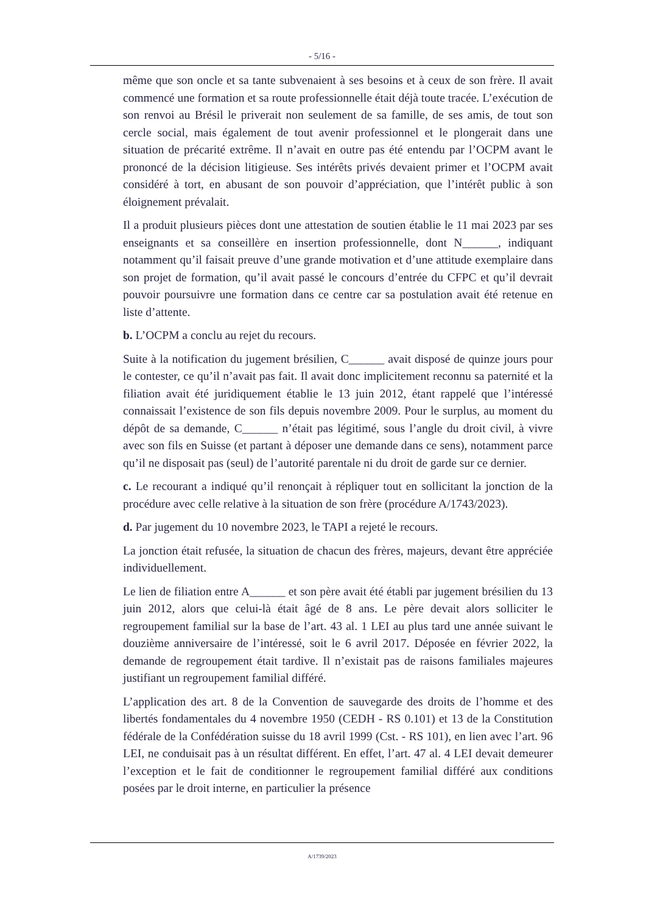- 5/16 -
même que son oncle et sa tante subvenaient à ses besoins et à ceux de son frère. Il avait commencé une formation et sa route professionnelle était déjà toute tracée. L’exécution de son renvoi au Brésil le priverait non seulement de sa famille, de ses amis, de tout son cercle social, mais également de tout avenir professionnel et le plongerait dans une situation de précarité extrême. Il n’avait en outre pas été entendu par l’OCPM avant le prononcé de la décision litigieuse. Ses intérêts privés devaient primer et l’OCPM avait considéré à tort, en abusant de son pouvoir d’appréciation, que l’intérêt public à son éloignement prévalait.
Il a produit plusieurs pièces dont une attestation de soutien établie le 11 mai 2023 par ses enseignants et sa conseillère en insertion professionnelle, dont N______, indiquant notamment qu’il faisait preuve d’une grande motivation et d’une attitude exemplaire dans son projet de formation, qu’il avait passé le concours d’entrée du CFPC et qu’il devrait pouvoir poursuivre une formation dans ce centre car sa postulation avait été retenue en liste d’attente.
b. L’OCPM a conclu au rejet du recours.
Suite à la notification du jugement brésilien, C______ avait disposé de quinze jours pour le contester, ce qu’il n’avait pas fait. Il avait donc implicitement reconnu sa paternité et la filiation avait été juridiquement établie le 13 juin 2012, étant rappelé que l’intéressé connaissait l’existence de son fils depuis novembre 2009. Pour le surplus, au moment du dépôt de sa demande, C______ n’était pas légitimé, sous l’angle du droit civil, à vivre avec son fils en Suisse (et partant à déposer une demande dans ce sens), notamment parce qu’il ne disposait pas (seul) de l’autorité parentale ni du droit de garde sur ce dernier.
c. Le recourant a indiqué qu’il renonçait à répliquer tout en sollicitant la jonction de la procédure avec celle relative à la situation de son frère (procédure A/1743/2023).
d. Par jugement du 10 novembre 2023, le TAPI a rejeté le recours.
La jonction était refusée, la situation de chacun des frères, majeurs, devant être appréciée individuellement.
Le lien de filiation entre A______ et son père avait été établi par jugement brésilien du 13 juin 2012, alors que celui-là était âgé de 8 ans. Le père devait alors solliciter le regroupement familial sur la base de l’art. 43 al. 1 LEI au plus tard une année suivant le douzième anniversaire de l’intéressé, soit le 6 avril 2017. Déposée en février 2022, la demande de regroupement était tardive. Il n’existait pas de raisons familiales majeures justifiant un regroupement familial différé.
L’application des art. 8 de la Convention de sauvegarde des droits de l’homme et des libertés fondamentales du 4 novembre 1950 (CEDH - RS 0.101) et 13 de la Constitution fédérale de la Confédération suisse du 18 avril 1999 (Cst. - RS 101), en lien avec l’art. 96 LEI, ne conduisait pas à un résultat différent. En effet, l’art. 47 al. 4 LEI devait demeurer l’exception et le fait de conditionner le regroupement familial différé aux conditions posées par le droit interne, en particulier la présence
A/1739/2023